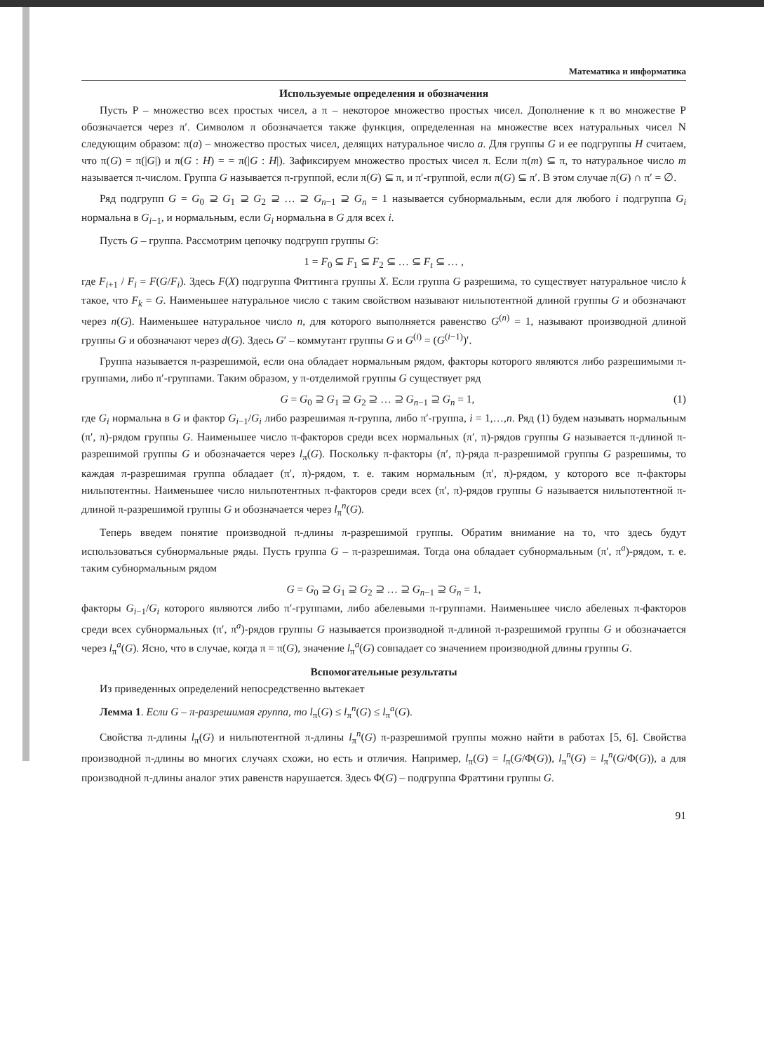Математика и информатика
Используемые определения и обозначения
Пусть P – множество всех простых чисел, а π – некоторое множество простых чисел. Дополнение к π во множестве P обозначается через π′. Символом π обозначается также функция, определенная на множестве всех натуральных чисел N следующим образом: π(a) – множество простых чисел, делящих натуральное число a. Для группы G и ее подгруппы H считаем, что π(G) = π(|G|) и π(G : H) = = π(|G : H|). Зафиксируем множество простых чисел π. Если π(m) ⊆ π, то натуральное число m называется π-числом. Группа G называется π-группой, если π(G) ⊆ π, и π′-группой, если π(G) ⊆ π′. В этом случае π(G) ∩ π′ = ∅.
Ряд подгрупп G = G<sub>0</sub> ⊇ G<sub>1</sub> ⊇ G<sub>2</sub> ⊇ … ⊇ G<sub>n−1</sub> ⊇ G<sub>n</sub> = 1 называется субнормальным, если для любого i подгруппа G<sub>i</sub> нормальна в G<sub>i−1</sub>, и нормальным, если G<sub>i</sub> нормальна в G для всех i.
Пусть G – группа. Рассмотрим цепочку подгрупп группы G:
1 = F<sub>0</sub> ⊆ F<sub>1</sub> ⊆ F<sub>2</sub> ⊆ … ⊆ F<sub>t</sub> ⊆ … ,
где F<sub>i+1</sub> / F<sub>i</sub> = F(G/F<sub>i</sub>). Здесь F(X) подгруппа Фиттинга группы X. Если группа G разрешима, то существует натуральное число k такое, что F<sub>k</sub> = G. Наименьшее натуральное число с таким свойством называют нильпотентной длиной группы G и обозначают через n(G). Наименьшее натуральное число n, для которого выполняется равенство G<sup>(n)</sup> = 1, называют производной длиной группы G и обозначают через d(G). Здесь G′ – коммутант группы G и G<sup>(i)</sup> = (G<sup>(i−1)</sup>)′.
Группа называется π-разрешимой, если она обладает нормальным рядом, факторы которого являются либо разрешимыми π-группами, либо π′-группами. Таким образом, у π-отделимой группы G существует ряд
G = G<sub>0</sub> ⊇ G<sub>1</sub> ⊇ G<sub>2</sub> ⊇ … ⊇ G<sub>n−1</sub> ⊇ G<sub>n</sub> = 1, (1)
где G<sub>i</sub> нормальна в G и фактор G<sub>i−1</sub>/G<sub>i</sub> либо разрешимая π-группа, либо π′-группа, i = 1,…,n. Ряд (1) будем называть нормальным (π′, π)-рядом группы G. Наименьшее число π-факторов среди всех нормальных (π′, π)-рядов группы G называется π-длиной π-разрешимой группы G и обозначается через l<sub>π</sub>(G). Поскольку π-факторы (π′, π)-ряда π-разрешимой группы G разрешимы, то каждая π-разрешимая группа обладает (π′, π)-рядом, т. е. таким нормальным (π′, π)-рядом, у которого все π-факторы нильпотентны. Наименьшее число нильпотентных π-факторов среди всех (π′, π)-рядов группы G называется нильпотентной π-длиной π-разрешимой группы G и обозначается через l<sub>π</sub><sup>n</sup>(G).
Теперь введем понятие производной π-длины π-разрешимой группы. Обратим внимание на то, что здесь будут использоваться субнормальные ряды. Пусть группа G – π-разрешимая. Тогда она обладает субнормальным (π′, π<sup>a</sup>)-рядом, т. е. таким субнормальным рядом
G = G<sub>0</sub> ⊇ G<sub>1</sub> ⊇ G<sub>2</sub> ⊇ … ⊇ G<sub>n−1</sub> ⊇ G<sub>n</sub> = 1,
факторы G<sub>i−1</sub>/G<sub>i</sub> которого являются либо π′-группами, либо абелевыми π-группами. Наименьшее число абелевых π-факторов среди всех субнормальных (π′, π<sup>a</sup>)-рядов группы G называется производной π-длиной π-разрешимой группы G и обозначается через l<sub>π</sub><sup>a</sup>(G). Ясно, что в случае, когда π = π(G), значение l<sub>π</sub><sup>a</sup>(G) совпадает со значением производной длины группы G.
Вспомогательные результаты
Из приведенных определений непосредственно вытекает
Лемма 1. Если G – π-разрешимая группа, то l<sub>π</sub>(G) ≤ l<sub>π</sub><sup>n</sup>(G) ≤ l<sub>π</sub><sup>a</sup>(G).
Свойства π-длины l<sub>π</sub>(G) и нильпотентной π-длины l<sub>π</sub><sup>n</sup>(G) π-разрешимой группы можно найти в работах [5, 6]. Свойства производной π-длины во многих случаях схожи, но есть и отличия. Например, l<sub>π</sub>(G) = l<sub>π</sub>(G/Φ(G)), l<sub>π</sub><sup>n</sup>(G) = l<sub>π</sub><sup>n</sup>(G/Φ(G)), а для производной π-длины аналог этих равенств нарушается. Здесь Φ(G) – подгруппа Фраттини группы G.
91